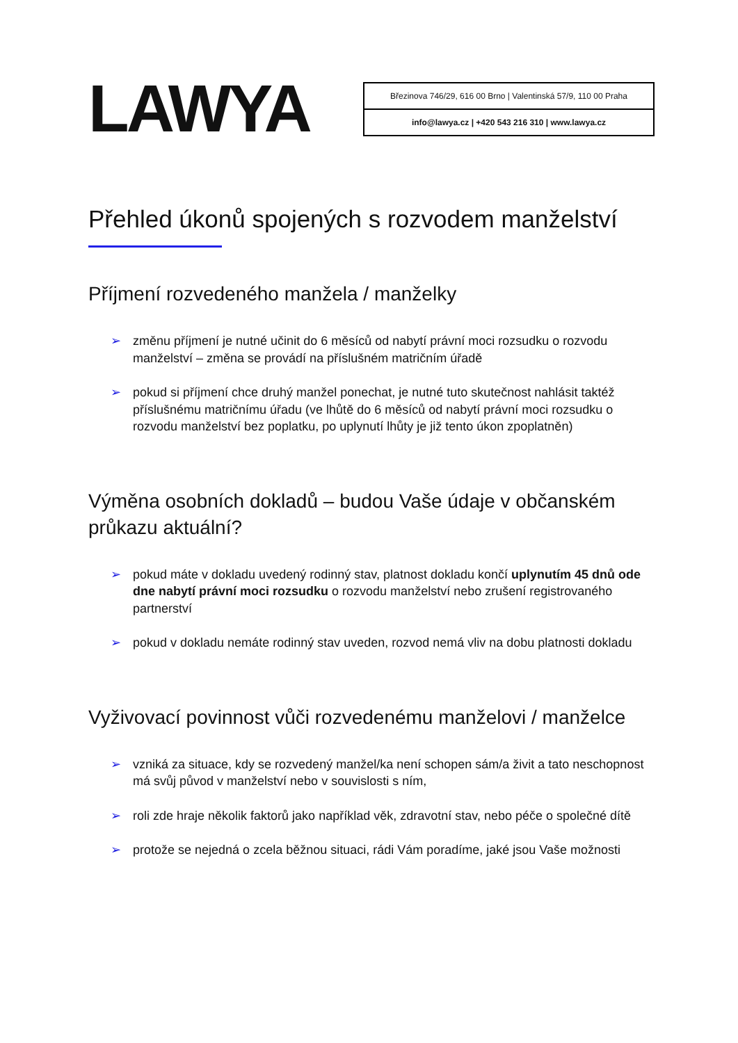LAWYA
Březinova 746/29, 616 00 Brno | Valentinská 57/9, 110 00 Praha
info@lawya.cz | +420 543 216 310 | www.lawya.cz
Přehled úkonů spojených s rozvodem manželství
Příjmení rozvedeného manžela / manželky
➢ změnu příjmení je nutné učinit do 6 měsíců od nabytí právní moci rozsudku o rozvodu manželství – změna se provádí na příslušném matričním úřadě
➢ pokud si příjmení chce druhý manžel ponechat, je nutné tuto skutečnost nahlásit taktéž příslušnému matričnímu úřadu (ve lhůtě do 6 měsíců od nabytí právní moci rozsudku o rozvodu manželství bez poplatku, po uplynutí lhůty je již tento úkon zpoplatněn)
Výměna osobních dokladů – budou Vaše údaje v občanském průkazu aktuální?
➢ pokud máte v dokladu uvedený rodinný stav, platnost dokladu končí uplynutím 45 dnů ode dne nabytí právní moci rozsudku o rozvodu manželství nebo zrušení registrovaného partnerství
➢ pokud v dokladu nemáte rodinný stav uveden, rozvod nemá vliv na dobu platnosti dokladu
Vyživovací povinnost vůči rozvedenému manželovi / manželce
➢ vzniká za situace, kdy se rozvedený manžel/ka není schopen sám/a živit a tato neschopnost má svůj původ v manželství nebo v souvislosti s ním,
➢ roli zde hraje několik faktorů jako například věk, zdravotní stav, nebo péče o společné dítě
➢ protože se nejedná o zcela běžnou situaci, rádi Vám poradíme, jaké jsou Vaše možnosti